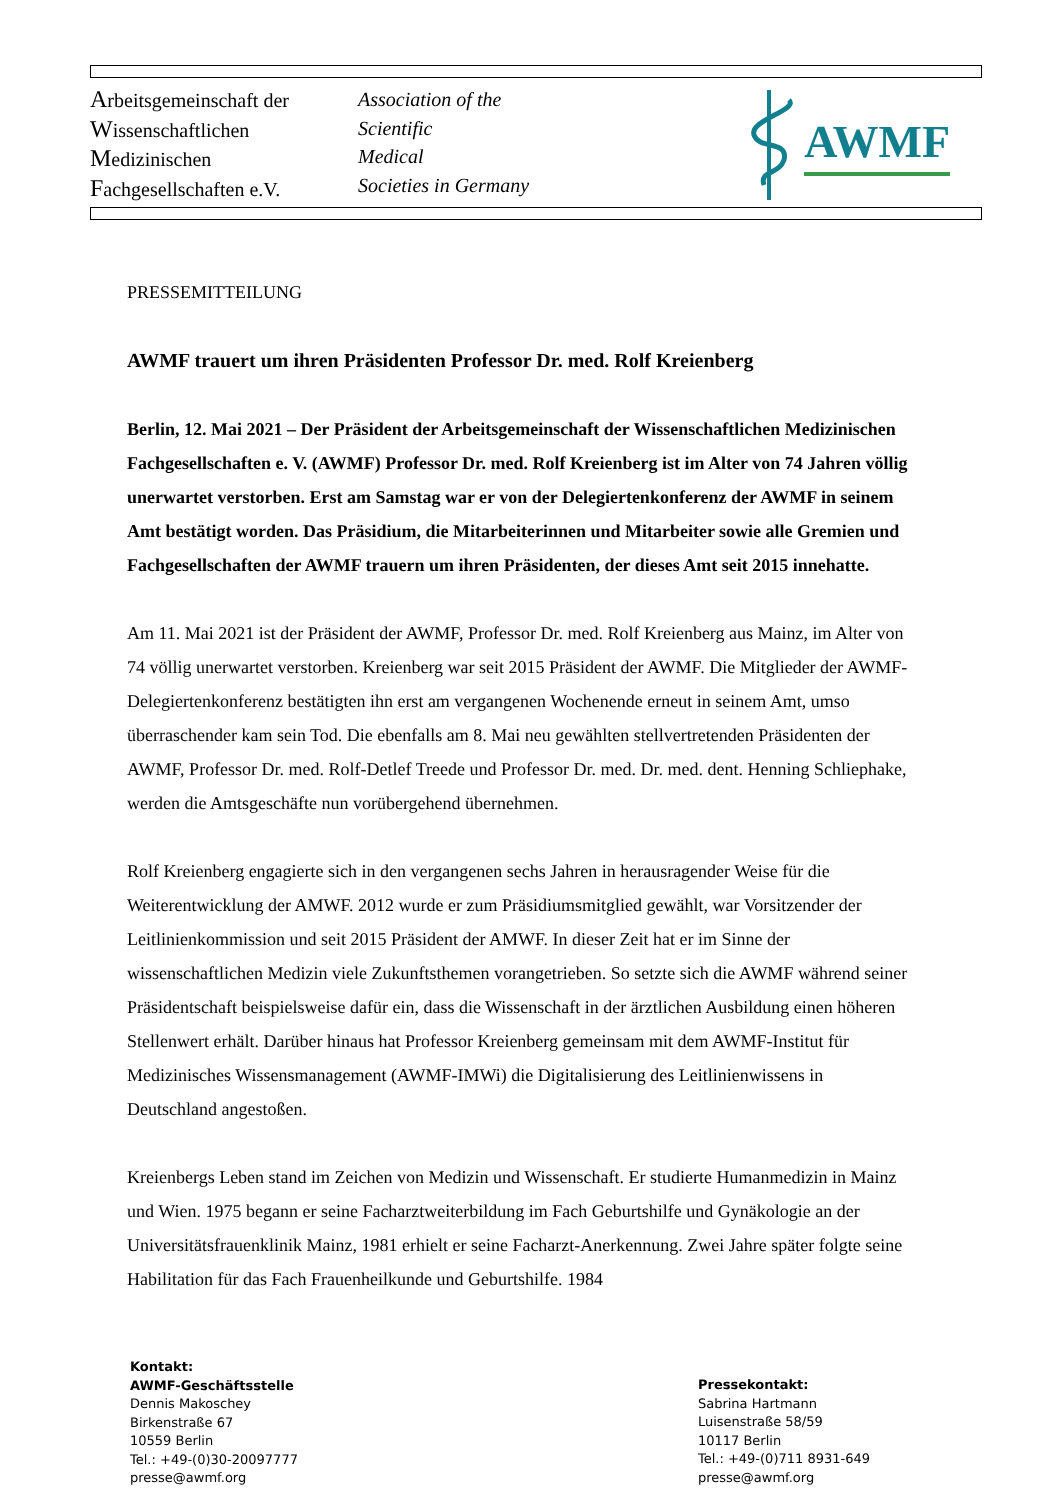Arbeitsgemeinschaft der
Wissenschaftlichen
Medizinischen
Fachgesellschaften e.V.
Association of the
Scientific
Medical
Societies in Germany
AWMF
PRESSEMITTEILUNG
AWMF trauert um ihren Präsidenten Professor Dr. med. Rolf Kreienberg
Berlin, 12. Mai 2021 – Der Präsident der Arbeitsgemeinschaft der Wissenschaftlichen Medizinischen Fachgesellschaften e. V. (AWMF) Professor Dr. med. Rolf Kreienberg ist im Alter von 74 Jahren völlig unerwartet verstorben. Erst am Samstag war er von der Delegiertenkonferenz der AWMF in seinem Amt bestätigt worden. Das Präsidium, die Mitarbeiterinnen und Mitarbeiter sowie alle Gremien und Fachgesellschaften der AWMF trauern um ihren Präsidenten, der dieses Amt seit 2015 innehatte.
Am 11. Mai 2021 ist der Präsident der AWMF, Professor Dr. med. Rolf Kreienberg aus Mainz, im Alter von 74 völlig unerwartet verstorben. Kreienberg war seit 2015 Präsident der AWMF. Die Mitglieder der AWMF-Delegiertenkonferenz bestätigten ihn erst am vergangenen Wochenende erneut in seinem Amt, umso überraschender kam sein Tod. Die ebenfalls am 8. Mai neu gewählten stellvertretenden Präsidenten der AWMF, Professor Dr. med. Rolf-Detlef Treede und Professor Dr. med. Dr. med. dent. Henning Schliephake, werden die Amtsgeschäfte nun vorübergehend übernehmen.
Rolf Kreienberg engagierte sich in den vergangenen sechs Jahren in herausragender Weise für die Weiterentwicklung der AMWF. 2012 wurde er zum Präsidiumsmitglied gewählt, war Vorsitzender der Leitlinienkommission und seit 2015 Präsident der AMWF. In dieser Zeit hat er im Sinne der wissenschaftlichen Medizin viele Zukunftsthemen vorangetrieben. So setzte sich die AWMF während seiner Präsidentschaft beispielsweise dafür ein, dass die Wissenschaft in der ärztlichen Ausbildung einen höheren Stellenwert erhält. Darüber hinaus hat Professor Kreienberg gemeinsam mit dem AWMF-Institut für Medizinisches Wissensmanagement (AWMF-IMWi) die Digitalisierung des Leitlinienwissens in Deutschland angestoßen.
Kreienbergs Leben stand im Zeichen von Medizin und Wissenschaft. Er studierte Humanmedizin in Mainz und Wien. 1975 begann er seine Facharztweiterbildung im Fach Geburtshilfe und Gynäkologie an der Universitätsfrauenklinik Mainz, 1981 erhielt er seine Facharzt-Anerkennung. Zwei Jahre später folgte seine Habilitation für das Fach Frauenheilkunde und Geburtshilfe. 1984
Kontakt:
AWMF-Geschäftsstelle
Dennis Makoschey
Birkenstraße 67
10559 Berlin
Tel.: +49-(0)30-20097777
presse@awmf.org
Pressekontakt:
Sabrina Hartmann
Luisenstraße 58/59
10117 Berlin
Tel.: +49-(0)711 8931-649
presse@awmf.org